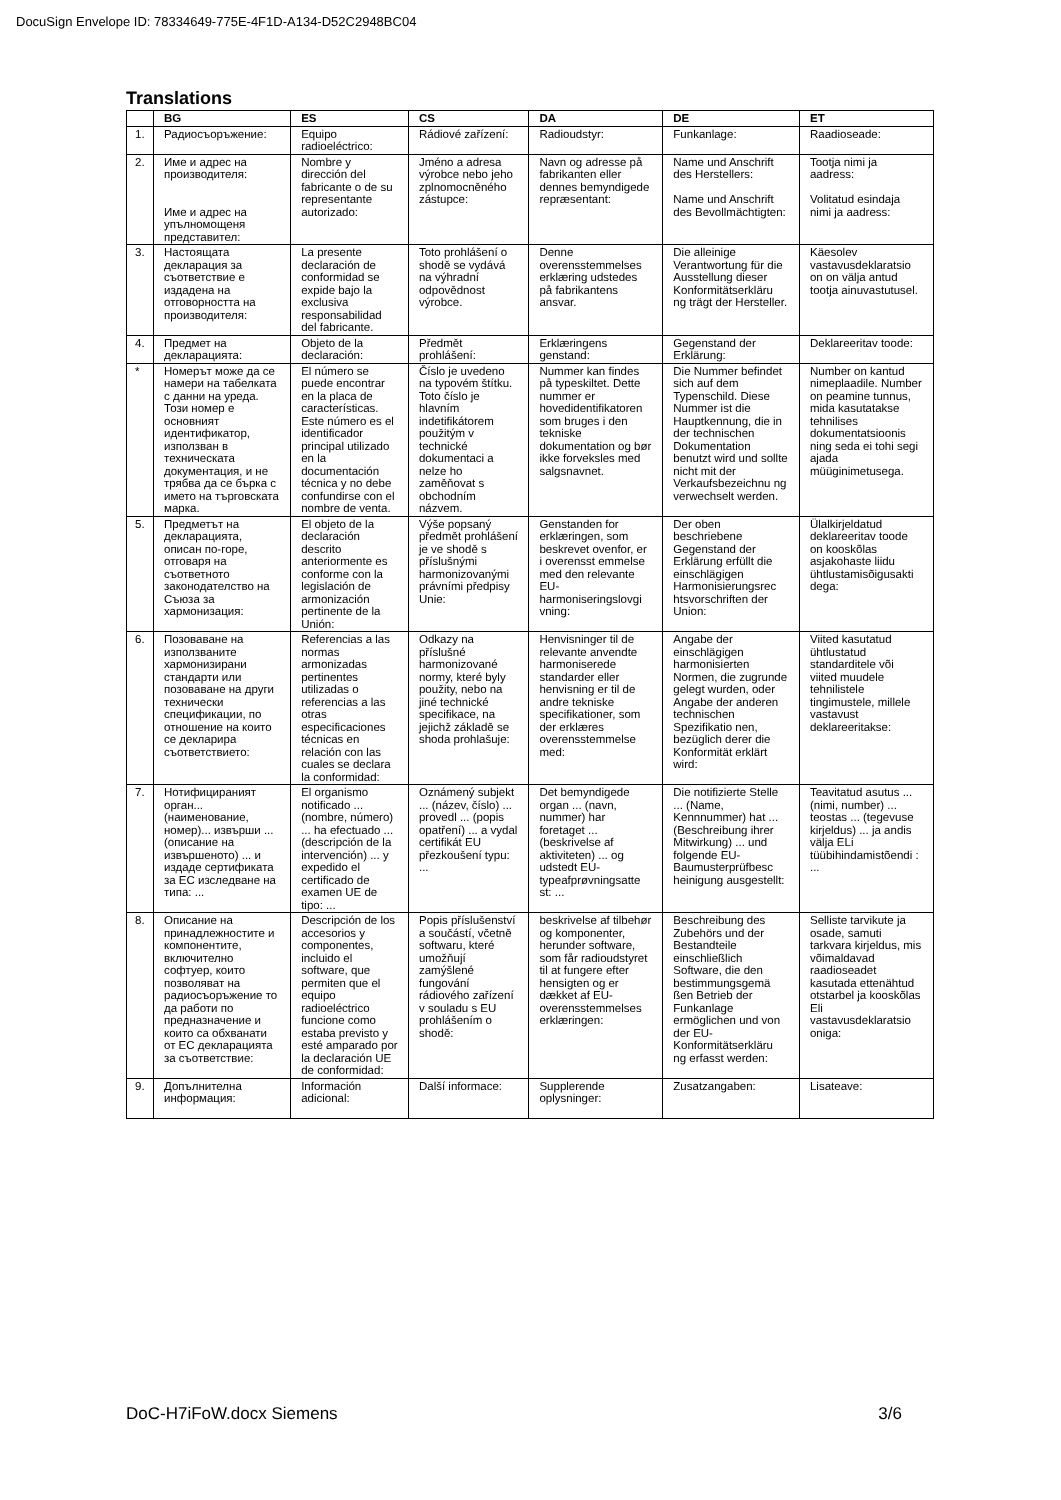DocuSign Envelope ID: 78334649-775E-4F1D-A134-D52C2948BC04
Translations
| | BG | ES | CS | DA | DE | ET |
| --- | --- | --- | --- | --- | --- | --- |
| 1. | Радиосъоръжение: | Equipo radioeléctrico: | Rádiové zařízení: | Radioudstyr: | Funkanlage: | Raadioseade: |
| 2. | Име и адрес на производителя: Име и адрес на упълномощеня представител: | Nombre y dirección del fabricante o de su representante autorizado: | Jméno a adresa výrobce nebo jeho zplnomocněného zástupce: | Navn og adresse på fabrikanten eller dennes bemyndigede repræsentant: | Name und Anschrift des Herstellers: Name und Anschrift des Bevollmächtigten: | Tootja nimi ja aadress: Volitatud esindaja nimi ja aadress: |
| 3. | Настоящата декларация за съответствие е издадена на отговорността на производителя: | La presente declaración de conformidad se expide bajo la exclusiva responsabilidad del fabricante. | Toto prohlášení o shodě se vydává na výhradní odpovědnost výrobce. | Denne overensstemmelses erklæring udstedes på fabrikantens ansvar. | Die alleinige Verantwortung für die Ausstellung dieser Konformitätserkläru ng trägt der Hersteller. | Käesolev vastavusdeklaratsio on on välja antud tootja ainuvastutusel. |
| 4. | Предмет на декларацията: | Objeto de la declaración: | Předmět prohlášení: | Erklæringens genstand: | Gegenstand der Erklärung: | Deklareeritav toode: |
| * | Номерът може да се намери на табелката с данни на уреда. Този номер е основният идентификатор, използван в техническата документация, и не трябва да се бърка с името на търговската марка. | El número se puede encontrar en la placa de características. Este número es el identificador principal utilizado en la documentación técnica y no debe confundirse con el nombre de venta. | Číslo je uvedeno na typovém štítku. Toto číslo je hlavním indetifikátorem použitým v technické dokumentaci a nelze ho zaměňovat s obchodním názvem. | Nummer kan findes på typeskiltet. Dette nummer er hovedidentifikatoren som bruges i den tekniske dokumentation og bør ikke forveksles med salgsnavnet. | Die Nummer befindet sich auf dem Typenschild. Diese Nummer ist die Hauptkennung, die in der technischen Dokumentation benutzt wird und sollte nicht mit der Verkaufsbezeichnu ng verwechselt werden. | Number on kantud nimeplaadile. Number on peamine tunnus, mida kasutatakse tehnilises dokumentatsioonis ning seda ei tohi segi ajada müüginimetusega. |
| 5. | Предметът на декларацията, описан по-горе, отговаря на съответното законодателство на Съюза за хармонизация: | El objeto de la declaración descrito anteriormente es conforme con la legislación de armonización pertinente de la Unión: | Výše popsaný předmět prohlášení je ve shodě s příslušnými harmonizovanými právními předpisy Unie: | Genstanden for erklæringen, som beskrevet ovenfor, er i overensst emmelse med den relevante EU-harmoniseringslovgi vning: | Der oben beschriebene Gegenstand der Erklärung erfüllt die einschlägigen Harmonisierungsrec htsvorschriften der Union: | Ülalkirjeldatud deklareeritav toode on kooskõlas asjakohaste liidu ühtlustamisõigusakti dega: |
| 6. | Позоваване на използваните хармонизирани стандарти или позоваване на други технически спецификации, по отношение на които се декларира съответствието: | Referencias a las normas armonizadas pertinentes utilizadas o referencias a las otras especificaciones técnicas en relación con las cuales se declara la conformidad: | Odkazy na příslušné harmonizované normy, které byly použity, nebo na jiné technické specifikace, na jejichž základě se shoda prohlašuje: | Henvisninger til de relevante anvendte harmoniserede standarder eller henvisning er til de andre tekniske specifikationer, som der erklæres overensstemmelse med: | Angabe der einschlägigen harmonisierten Normen, die zugrunde gelegt wurden, oder Angabe der anderen technischen Spezifikatio nen, bezüglich derer die Konformität erklärt wird: | Viited kasutatud ühtlustatud standarditele või viited muudele tehnilistele tingimustele, millele vastavust deklareeritakse: |
| 7. | Нотифицираният орган... (наименование, номер)... извърши ... (описание на извършеното) ... и издаде сертификата за ЕС изследване на типа: ... | El organismo notificado ... (nombre, número) ... ha efectuado ... (descripción de la intervención) ... y expedido el certificado de examen UE de tipo: ... | Oznámený subjekt ... (název, číslo) ... provedl ... (popis opatření) ... a vydal certifikát EU přezkoušení typu: ... | Det bemyndigede organ ... (navn, nummer) har foretaget ... (beskrivelse af aktiviteten) ... og udstedt EU-typeafprøvningsatte st: ... | Die notifizierte Stelle ... (Name, Kennnummer) hat ... (Beschreibung ihrer Mitwirkung) ... und folgende EU-Baumusterprüfbesc heinigung ausgestellt: | Teavitatud asutus ... (nimi, number) ... teostas ... (tegevuse kirjeldus) ... ja andis välja ELi tüübihindamistõendi : ... |
| 8. | Описание на принадлежностите и компонентите, включително софтуер, които позволяват на радиосъоръжение то да работи по предназначение и които са обхванати от ЕС декларацията за съответствие: | Descripción de los accesorios y componentes, incluido el software, que permiten que el equipo radioeléctrico funcione como estaba previsto y esté amparado por la declaración UE de conformidad: | Popis příslušenství a součástí, včetně softwaru, které umožňují zamýšlené fungování rádiového zařízení v souladu s EU prohlášením o shodě: | beskrivelse af tilbehør og komponenter, herunder software, som får radioudstyret til at fungere efter hensigten og er dækket af EU-overensstemmelses erklæringen: | Beschreibung des Zubehörs und der Bestandteile einschließlich Software, die den bestimmungsgemä ßen Betrieb der Funkanlage ermöglichen und von der EU-Konformitätserkläru ng erfasst werden: | Selliste tarvikute ja osade, samuti tarkvara kirjeldus, mis võimaldavad raadioseadet kasutada ettenähtud otstarbel ja kooskõlas Eli vastavusdeklaratsio oniga: |
| 9. | Допълнителна информация: | Información adicional: | Další informace: | Supplerende oplysninger: | Zusatzangaben: | Lisateave: |
DoC-H7iFoW.docx Siemens 3/6